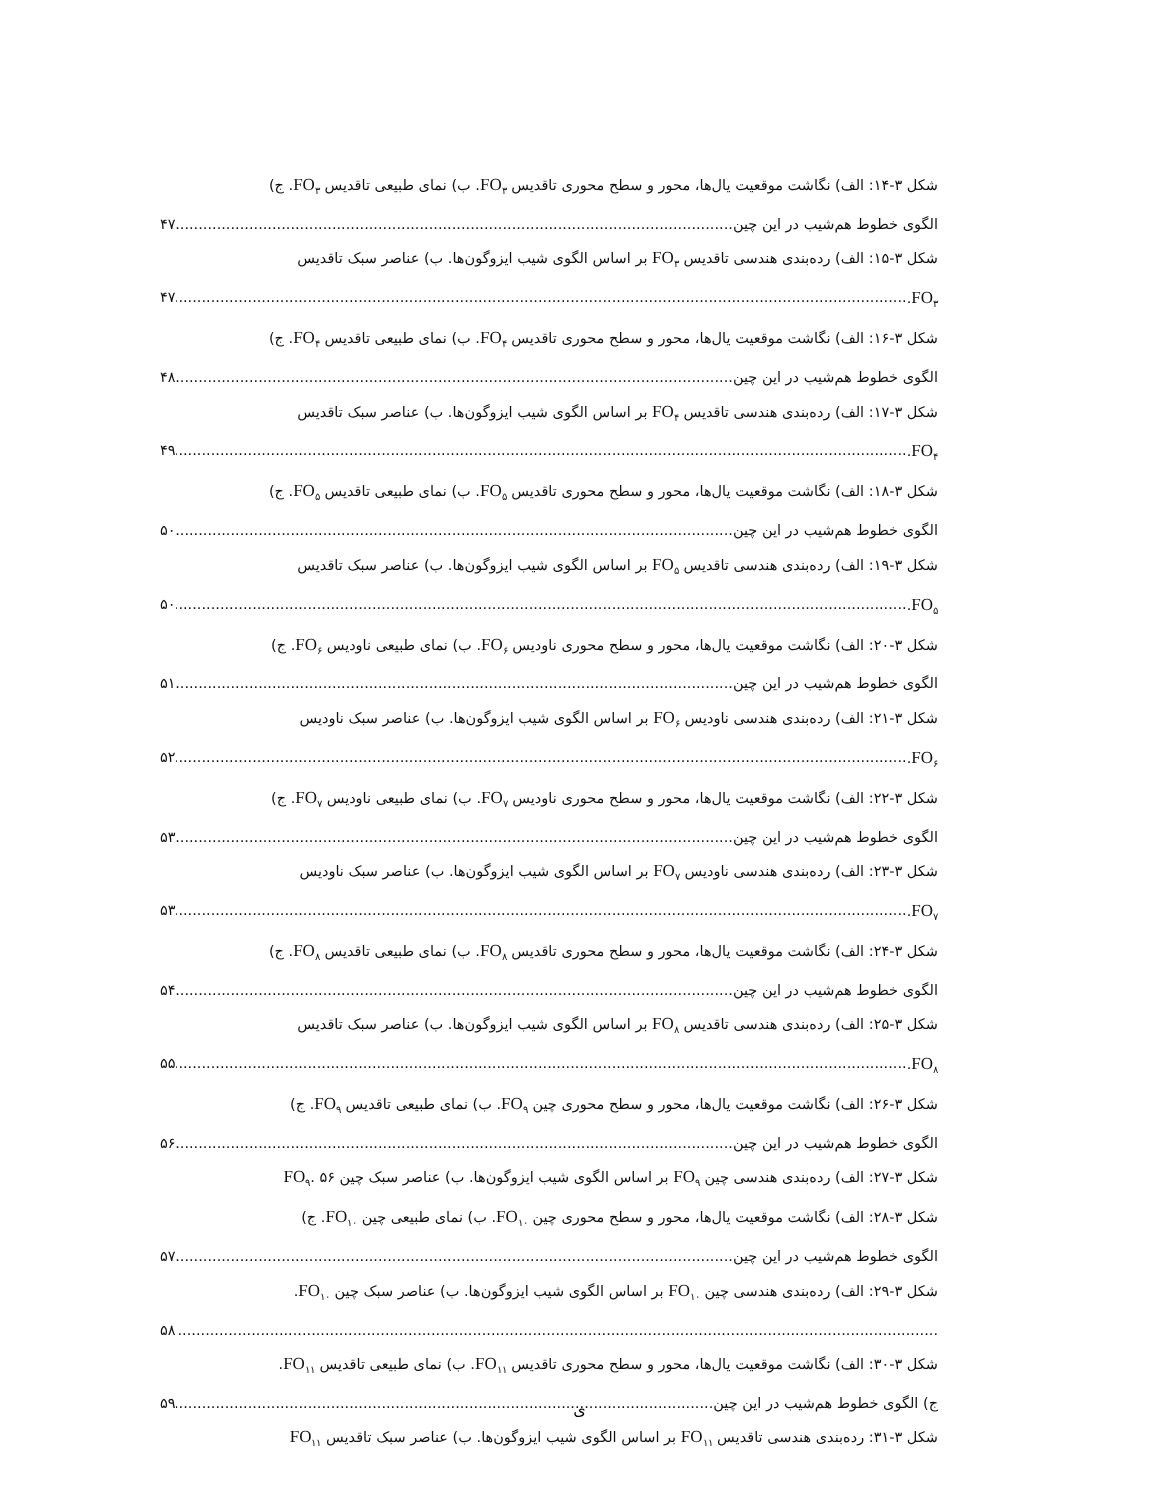شکل ۳-۱۴: الف) نگاشت موقعیت یال‌ها، محور و سطح محوری تاقدیس FO<sub>۳</sub>. ب) نمای طبیعی تاقدیس FO<sub>۳</sub>. ج)
الگوی خطوط هم‌شیب در این چین. ۴۷
شکل ۳-۱۵: الف) رده‌بندی هندسی تاقدیس FO<sub>۳</sub> بر اساس الگوی شیب ایزوگون‌ها. ب) عناصر سبک تاقدیس
FO<sub>۳</sub>. ۴۷
شکل ۳-۱۶: الف) نگاشت موقعیت یال‌ها، محور و سطح محوری تاقدیس FO<sub>۴</sub>. ب) نمای طبیعی تاقدیس FO<sub>۴</sub>. ج)
الگوی خطوط هم‌شیب در این چین. ۴۸
شکل ۳-۱۷: الف) رده‌بندی هندسی تاقدیس FO<sub>۴</sub> بر اساس الگوی شیب ایزوگون‌ها. ب) عناصر سبک تاقدیس
FO<sub>۴</sub>. ۴۹
شکل ۳-۱۸: الف) نگاشت موقعیت یال‌ها، محور و سطح محوری تاقدیس FO<sub>۵</sub>. ب) نمای طبیعی تاقدیس FO<sub>۵</sub>. ج)
الگوی خطوط هم‌شیب در این چین. ۵۰
شکل ۳-۱۹: الف) رده‌بندی هندسی تاقدیس FO<sub>۵</sub> بر اساس الگوی شیب ایزوگون‌ها. ب) عناصر سبک تاقدیس
FO<sub>۵</sub>. ۵۰
شکل ۳-۲۰: الف) نگاشت موقعیت یال‌ها، محور و سطح محوری ناودیس FO<sub>۶</sub>. ب) نمای طبیعی ناودیس FO<sub>۶</sub>. ج)
الگوی خطوط هم‌شیب در این چین. ۵۱
شکل ۳-۲۱: الف) رده‌بندی هندسی ناودیس FO<sub>۶</sub> بر اساس الگوی شیب ایزوگون‌ها. ب) عناصر سبک ناودیس
FO<sub>۶</sub>. ۵۲
شکل ۳-۲۲: الف) نگاشت موقعیت یال‌ها، محور و سطح محوری ناودیس FO<sub>۷</sub>. ب) نمای طبیعی ناودیس FO<sub>۷</sub>. ج)
الگوی خطوط هم‌شیب در این چین. ۵۳
شکل ۳-۲۳: الف) رده‌بندی هندسی ناودیس FO<sub>۷</sub> بر اساس الگوی شیب ایزوگون‌ها. ب) عناصر سبک ناودیس
FO<sub>۷</sub>. ۵۳
شکل ۳-۲۴: الف) نگاشت موقعیت یال‌ها، محور و سطح محوری تاقدیس FO<sub>۸</sub>. ب) نمای طبیعی تاقدیس FO<sub>۸</sub>. ج)
الگوی خطوط هم‌شیب در این چین. ۵۴
شکل ۳-۲۵: الف) رده‌بندی هندسی تاقدیس FO<sub>۸</sub> بر اساس الگوی شیب ایزوگون‌ها. ب) عناصر سبک تاقدیس
FO<sub>۸</sub>. ۵۵
شکل ۳-۲۶: الف) نگاشت موقعیت یال‌ها، محور و سطح محوری چین FO<sub>۹</sub>. ب) نمای طبیعی تاقدیس FO<sub>۹</sub>. ج)
الگوی خطوط هم‌شیب در این چین. ۵۶
شکل ۳-۲۷: الف) رده‌بندی هندسی چین FO<sub>۹</sub> بر اساس الگوی شیب ایزوگون‌ها. ب) عناصر سبک چین FO<sub>۹</sub>. ۵۶
شکل ۳-۲۸: الف) نگاشت موقعیت یال‌ها، محور و سطح محوری چین FO<sub>۱۰</sub>. ب) نمای طبیعی چین FO<sub>۱۰</sub>. ج)
الگوی خطوط هم‌شیب در این چین. ۵۷
شکل ۳-۲۹: الف) رده‌بندی هندسی چین FO<sub>۱۰</sub> بر اساس الگوی شیب ایزوگون‌ها. ب) عناصر سبک چین FO<sub>۱۰</sub>.
۵۸
شکل ۳-۳۰: الف) نگاشت موقعیت یال‌ها، محور و سطح محوری تاقدیس FO<sub>۱۱</sub>. ب) نمای طبیعی تاقدیس FO<sub>۱۱</sub>.
ج) الگوی خطوط هم‌شیب در این چین. ۵۹
شکل ۳-۳۱: رده‌بندی هندسی تاقدیس FO<sub>۱۱</sub> بر اساس الگوی شیب ایزوگون‌ها. ب) عناصر سبک تاقدیس FO<sub>۱۱</sub>
ی